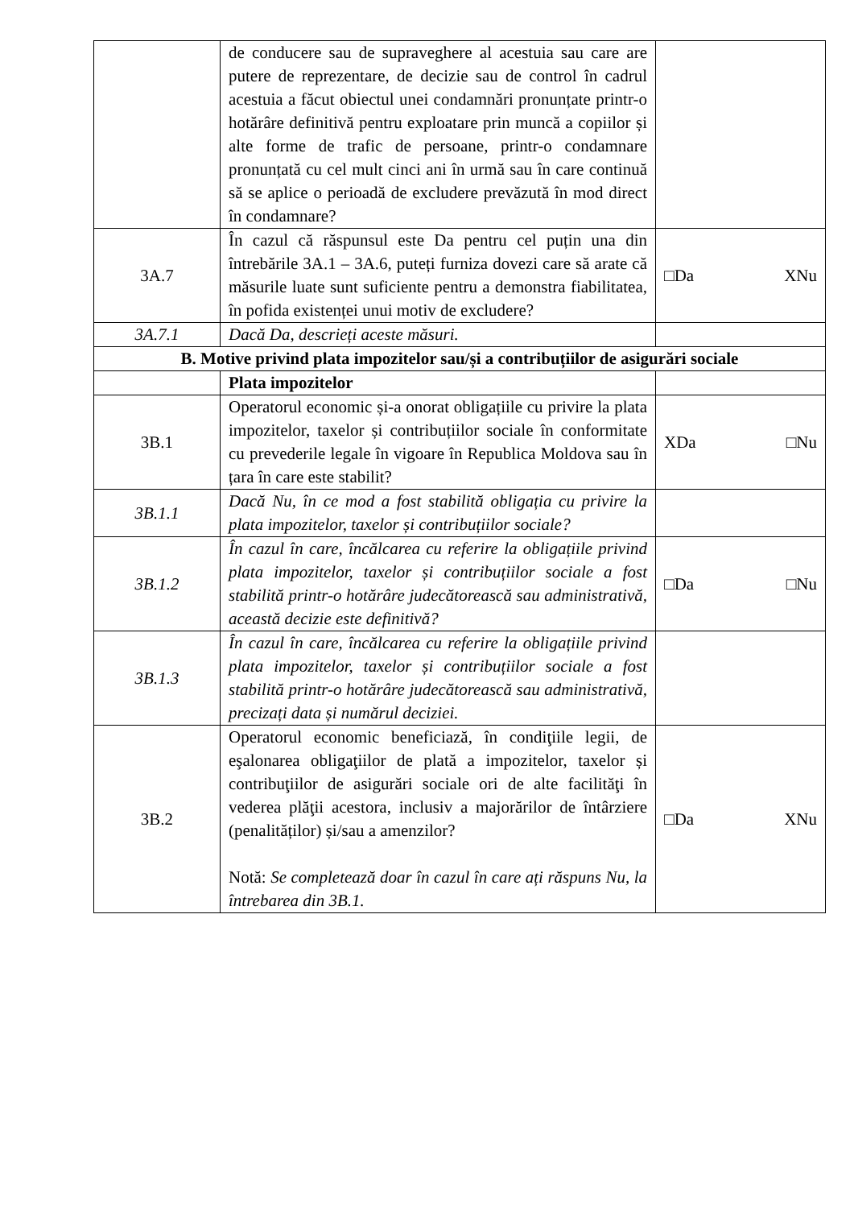| | de conducere sau de supraveghere al acestuia sau care are putere de reprezentare, de decizie sau de control în cadrul acestuia a făcut obiectul unei condamnări pronunțate printr-o hotărâre definitivă pentru exploatare prin muncă a copiilor și alte forme de trafic de persoane, printr-o condamnare pronunțată cu cel mult cinci ani în urmă sau în care continuă să se aplice o perioadă de excludere prevăzută în mod direct în condamnare? | |
| 3A.7 | În cazul că răspunsul este Da pentru cel puțin una din întrebările 3A.1 – 3A.6, puteți furniza dovezi care să arate că măsurile luate sunt suficiente pentru a demonstra fiabilitatea, în pofida existenței unui motiv de excludere? | □Da XNu |
| 3A.7.1 | Dacă Da, descrieți aceste măsuri. | |
| B. Motive privind plata impozitelor sau/și a contribuțiilor de asigurări sociale | | |
| | Plata impozitelor | |
| 3B.1 | Operatorul economic și-a onorat obligațiile cu privire la plata impozitelor, taxelor și contribuțiilor sociale în conformitate cu prevederile legale în vigoare în Republica Moldova sau în țara în care este stabilit? | XDa □Nu |
| 3B.1.1 | Dacă Nu, în ce mod a fost stabilită obligația cu privire la plata impozitelor, taxelor și contribuțiilor sociale? | |
| 3B.1.2 | În cazul în care, încălcarea cu referire la obligațiile privind plata impozitelor, taxelor și contribuțiilor sociale a fost stabilită printr-o hotărâre judecătorească sau administrativă, această decizie este definitivă? | □Da □Nu |
| 3B.1.3 | În cazul în care, încălcarea cu referire la obligațiile privind plata impozitelor, taxelor și contribuțiilor sociale a fost stabilită printr-o hotărâre judecătorească sau administrativă, precizați data și numărul deciziei. | |
| 3B.2 | Operatorul economic beneficiază, în condiţiile legii, de eşalonarea obligaţiilor de plată a impozitelor, taxelor și contribuţiilor de asigurări sociale ori de alte facilităţi în vederea plăţii acestora, inclusiv a majorărilor de întârziere (penalităților) și/sau a amenzilor? Notă: Se completează doar în cazul în care ați răspuns Nu, la întrebarea din 3B.1. | □Da XNu |